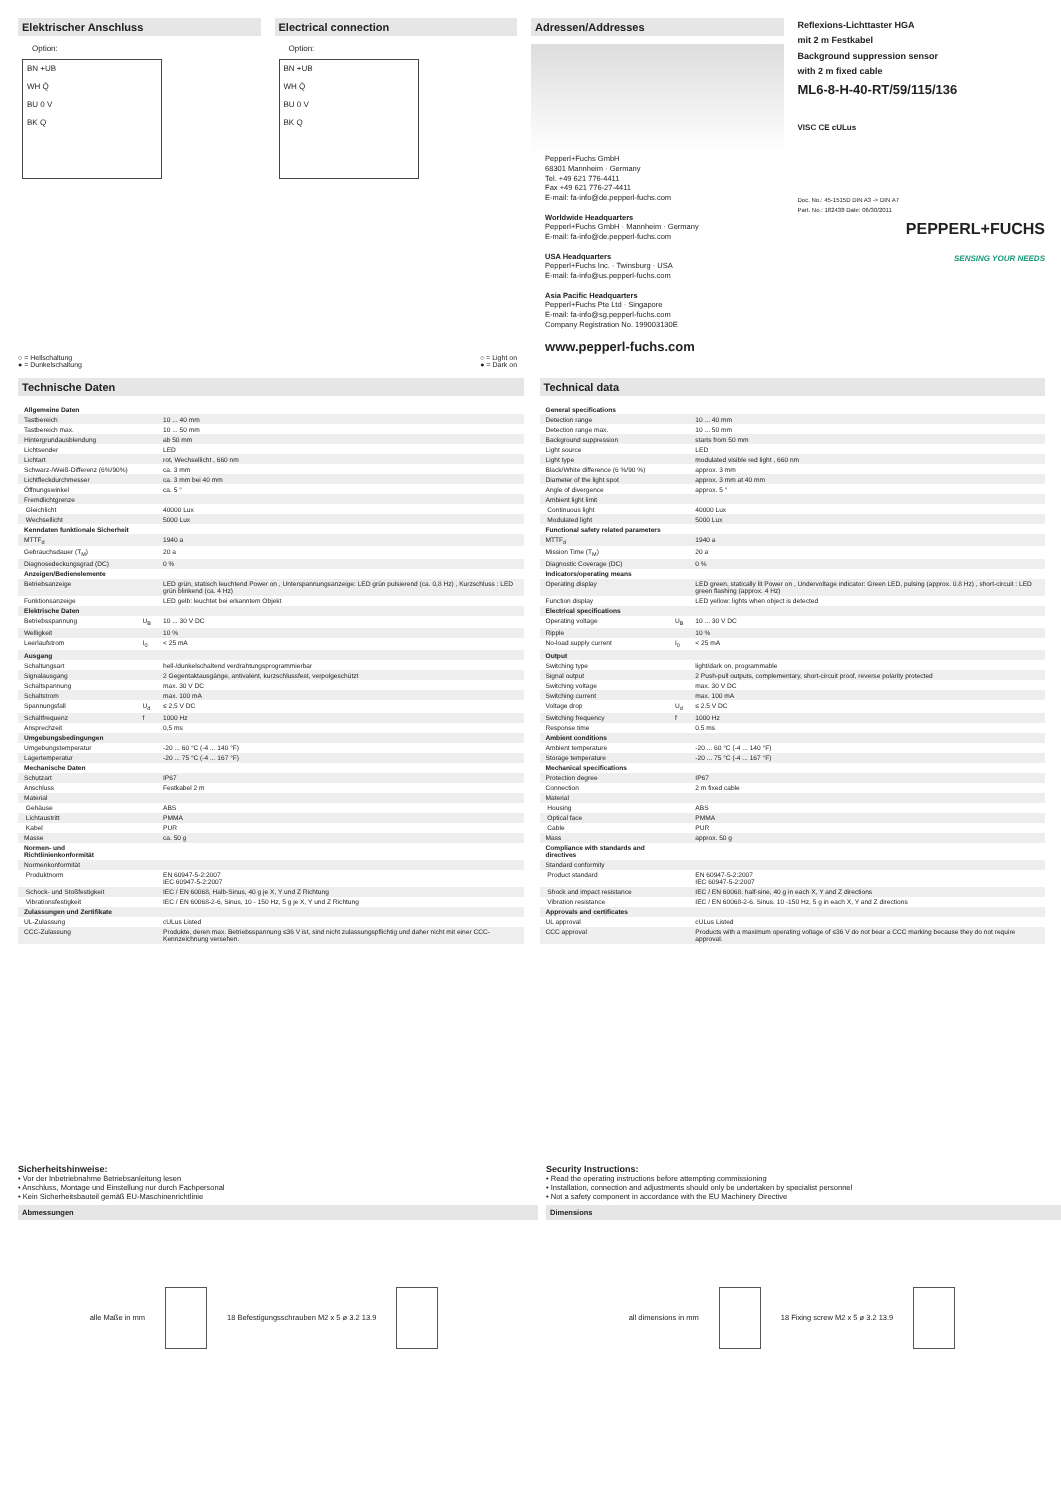Elektrischer Anschluss
Option:
BN +UB
WH Q̄
BU 0 V
BK Q
○ = Hellschaltung
● = Dunkelschaltung
Electrical connection
Option:
BN +UB
WH Q̄
BU 0 V
BK Q
○ = Light on
● = Dark on
Adressen/Addresses
Pepperl+Fuchs GmbH
68301 Mannheim · Germany
Tel. +49 621 776-4411
Fax +49 621 776-27-4411
E-mail: fa-info@de.pepperl-fuchs.com
Worldwide Headquarters
Pepperl+Fuchs GmbH · Mannheim · Germany
E-mail: fa-info@de.pepperl-fuchs.com
USA Headquarters
Pepperl+Fuchs Inc. · Twinsburg · USA
E-mail: fa-info@us.pepperl-fuchs.com
Asia Pacific Headquarters
Pepperl+Fuchs Pte Ltd · Singapore
E-mail: fa-info@sg.pepperl-fuchs.com
Company Registration No. 199003130E
www.pepperl-fuchs.com
Reflexions-Lichttaster HGA
mit 2 m Festkabel
Background suppression sensor
with 2 m fixed cable
ML6-8-H-40-RT/59/115/136
VISC CE cULus
Doc. No.: 45-1515D DIN A3 -> DIN A7
Part. No.: 182438 Date: 06/30/2011
PEPPERL+FUCHS
SENSING YOUR NEEDS
Technische Daten
| Allgemeine Daten | | |
| Tastbereich | | 10 ... 40 mm |
| Tastbereich max. | | 10 ... 50 mm |
| Hintergrundausblendung | | ab 50 mm |
| Lichtsender | | LED |
| Lichtart | | rot, Wechsellicht , 660 nm |
| Schwarz-/Weiß-Differenz (6%/90%) | | ca. 3 mm |
| Lichtfleckdurchmesser | | ca. 3 mm bei 40 mm |
| Öffnungswinkel | | ca. 5 ° |
| Fremdlichtgrenze | | |
| Gleichlicht | | 40000 Lux |
| Wechsellicht | | 5000 Lux |
| Kenndaten funktionale Sicherheit | | |
| MTTF<sub>d</sub> | | 1940 a |
| Gebrauchsdauer (T<sub>M</sub>) | | 20 a |
| Diagnosedeckungsgrad (DC) | | 0 % |
| Anzeigen/Bedienelemente | | |
| Betriebsanzeige | | LED grün, statisch leuchtend Power on , Unterspannungsanzeige: LED grün pulsierend (ca. 0,8 Hz) , Kurzschluss : LED grün blinkend (ca. 4 Hz) |
| Funktionsanzeige | | LED gelb: leuchtet bei erkanntem Objekt |
| Elektrische Daten | | |
| Betriebsspannung | U<sub>B</sub> | 10 ... 30 V DC |
| Welligkeit | | 10 % |
| Leerlaufstrom | I<sub>0</sub> | < 25 mA |
| Ausgang | | |
| Schaltungsart | | hell-/dunkelschaltend verdrahtungsprogrammierbar |
| Signalausgang | | 2 Gegentaktausgänge, antivalent, kurzschlussfest, verpolgeschützt |
| Schaltspannung | | max. 30 V DC |
| Schaltstrom | | max. 100 mA |
| Spannungsfall | U<sub>d</sub> | ≤ 2,5 V DC |
| Schaltfrequenz | f | 1000 Hz |
| Ansprechzeit | | 0,5 ms |
| Umgebungsbedingungen | | |
| Umgebungstemperatur | | -20 ... 60 °C (-4 ... 140 °F) |
| Lagertemperatur | | -20 ... 75 °C (-4 ... 167 °F) |
| Mechanische Daten | | |
| Schutzart | | IP67 |
| Anschluss | | Festkabel 2 m |
| Material | | |
| Gehäuse | | ABS |
| Lichtaustritt | | PMMA |
| Kabel | | PUR |
| Masse | | ca. 50 g |
| Normen- und Richtlinienkonformität | | |
| Normenkonformität | | |
| Produktnorm | | EN 60947-5-2:2007 IEC 60947-5-2:2007 |
| Schock- und Stoßfestigkeit | | IEC / EN 60068, Halb-Sinus, 40 g je X, Y und Z Richtung |
| Vibrationsfestigkeit | | IEC / EN 60068-2-6, Sinus, 10 - 150 Hz, 5 g je X, Y und Z Richtung |
| Zulassungen und Zertifikate | | |
| UL-Zulassung | | cULus Listed |
| CCC-Zulassung | | Produkte, deren max. Betriebsspannung ≤36 V ist, sind nicht zulassungspflichtig und daher nicht mit einer CCC-Kennzeichnung versehen. |
Technical data
| General specifications | | |
| Detection range | | 10 ... 40 mm |
| Detection range max. | | 10 ... 50 mm |
| Background suppression | | starts from 50 mm |
| Light source | | LED |
| Light type | | modulated visible red light , 660 nm |
| Black/White difference (6 %/90 %) | | approx. 3 mm |
| Diameter of the light spot | | approx. 3 mm at 40 mm |
| Angle of divergence | | approx. 5 ° |
| Ambient light limit | | |
| Continuous light | | 40000 Lux |
| Modulated light | | 5000 Lux |
| Functional safety related parameters | | |
| MTTF<sub>d</sub> | | 1940 a |
| Mission Time (T<sub>M</sub>) | | 20 a |
| Diagnostic Coverage (DC) | | 0 % |
| Indicators/operating means | | |
| Operating display | | LED green, statically lit Power on , Undervoltage indicator: Green LED, pulsing (approx. 0.8 Hz) , short-circuit : LED green flashing (approx. 4 Hz) |
| Function display | | LED yellow: lights when object is detected |
| Electrical specifications | | |
| Operating voltage | U<sub>B</sub> | 10 ... 30 V DC |
| Ripple | | 10 % |
| No-load supply current | I<sub>0</sub> | < 25 mA |
| Output | | |
| Switching type | | light/dark on, programmable |
| Signal output | | 2 Push-pull outputs, complementary, short-circuit proof, reverse polarity protected |
| Switching voltage | | max. 30 V DC |
| Switching current | | max. 100 mA |
| Voltage drop | U<sub>d</sub> | ≤ 2.5 V DC |
| Switching frequency | f | 1000 Hz |
| Response time | | 0.5 ms |
| Ambient conditions | | |
| Ambient temperature | | -20 ... 60 °C (-4 ... 140 °F) |
| Storage temperature | | -20 ... 75 °C (-4 ... 167 °F) |
| Mechanical specifications | | |
| Protection degree | | IP67 |
| Connection | | 2 m fixed cable |
| Material | | |
| Housing | | ABS |
| Optical face | | PMMA |
| Cable | | PUR |
| Mass | | approx. 50 g |
| Compliance with standards and directives | | |
| Standard conformity | | |
| Product standard | | EN 60947-5-2:2007 IEC 60947-5-2:2007 |
| Shock and impact resistance | | IEC / EN 60068. half-sine, 40 g in each X, Y and Z directions |
| Vibration resistance | | IEC / EN 60068-2-6. Sinus. 10 -150 Hz, 5 g in each X, Y and Z directions |
| Approvals and certificates | | |
| UL approval | | cULus Listed |
| CCC approval | | Products with a maximum operating voltage of ≤36 V do not bear a CCC marking because they do not require approval. |
Sicherheitshinweise:
• Vor der Inbetriebnahme Betriebsanleitung lesen
• Anschluss, Montage und Einstellung nur durch Fachpersonal
• Kein Sicherheitsbauteil gemäß EU-Maschinenrichtlinie
Abmessungen
alle Maße in mm 18 Befestigungsschrauben M2 x 5 ø 3.2 13.9
Security Instructions:
• Read the operating instructions before attempting commissioning
• Installation, connection and adjustments should only be undertaken by specialist personnel
• Not a safety component in accordance with the EU Machinery Directive
Dimensions
all dimensions in mm 18 Fixing screw M2 x 5 ø 3.2 13.9